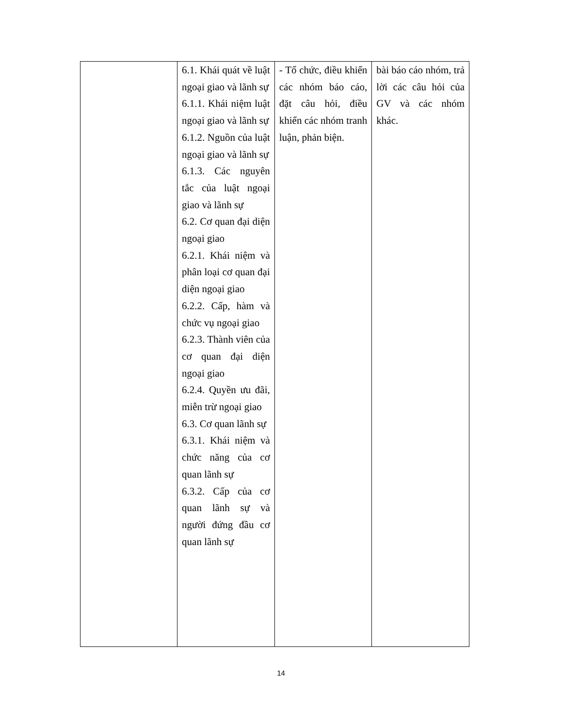| | 6.1. Khái quát về luật ngoại giao và lãnh sự 6.1.1. Khái niệm luật ngoại giao và lãnh sự 6.1.2. Nguồn của luật ngoại giao và lãnh sự 6.1.3. Các nguyên tắc của luật ngoại giao và lãnh sự 6.2. Cơ quan đại diện ngoại giao 6.2.1. Khái niệm và phân loại cơ quan đại diện ngoại giao 6.2.2. Cấp, hàm và chức vụ ngoại giao 6.2.3. Thành viên của cơ quan đại diện ngoại giao 6.2.4. Quyền ưu đãi, miễn trừ ngoại giao 6.3. Cơ quan lãnh sự 6.3.1. Khái niệm và chức năng của cơ quan lãnh sự 6.3.2. Cấp của cơ quan lãnh sự và người đứng đầu cơ quan lãnh sự | - Tổ chức, điều khiển các nhóm báo cáo, đặt câu hỏi, điều khiển các nhóm tranh luận, phản biện. | bài báo cáo nhóm, trả lời các câu hỏi của GV và các nhóm khác. |
14